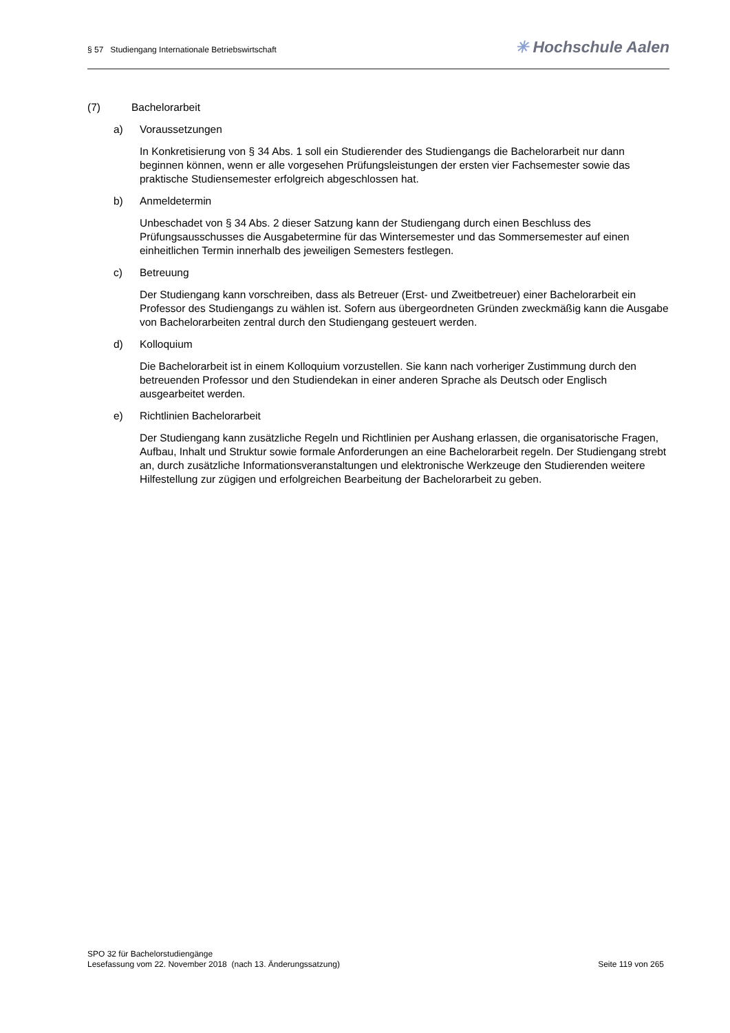§ 57 Studiengang Internationale Betriebswirtschaft
✳ Hochschule Aalen
(7) Bachelorarbeit
a) Voraussetzungen
In Konkretisierung von § 34 Abs. 1 soll ein Studierender des Studiengangs die Bachelorarbeit nur dann beginnen können, wenn er alle vorgesehen Prüfungsleistungen der ersten vier Fachsemester sowie das praktische Studiensemester erfolgreich abgeschlossen hat.
b) Anmeldetermin
Unbeschadet von § 34 Abs. 2 dieser Satzung kann der Studiengang durch einen Beschluss des Prüfungsausschusses die Ausgabetermine für das Wintersemester und das Sommersemester auf einen einheitlichen Termin innerhalb des jeweiligen Semesters festlegen.
c) Betreuung
Der Studiengang kann vorschreiben, dass als Betreuer (Erst- und Zweitbetreuer) einer Bachelorarbeit ein Professor des Studiengangs zu wählen ist. Sofern aus übergeordneten Gründen zweckmäßig kann die Ausgabe von Bachelorarbeiten zentral durch den Studiengang gesteuert werden.
d) Kolloquium
Die Bachelorarbeit ist in einem Kolloquium vorzustellen. Sie kann nach vorheriger Zustimmung durch den betreuenden Professor und den Studiendekan in einer anderen Sprache als Deutsch oder Englisch ausgearbeitet werden.
e) Richtlinien Bachelorarbeit
Der Studiengang kann zusätzliche Regeln und Richtlinien per Aushang erlassen, die organisatorische Fragen, Aufbau, Inhalt und Struktur sowie formale Anforderungen an eine Bachelorarbeit regeln. Der Studiengang strebt an, durch zusätzliche Informationsveranstaltungen und elektronische Werkzeuge den Studierenden weitere Hilfestellung zur zügigen und erfolgreichen Bearbeitung der Bachelorarbeit zu geben.
SPO 32 für Bachelorstudiengänge
Lesefassung vom 22. November 2018 (nach 13. Änderungssatzung) Seite 119 von 265